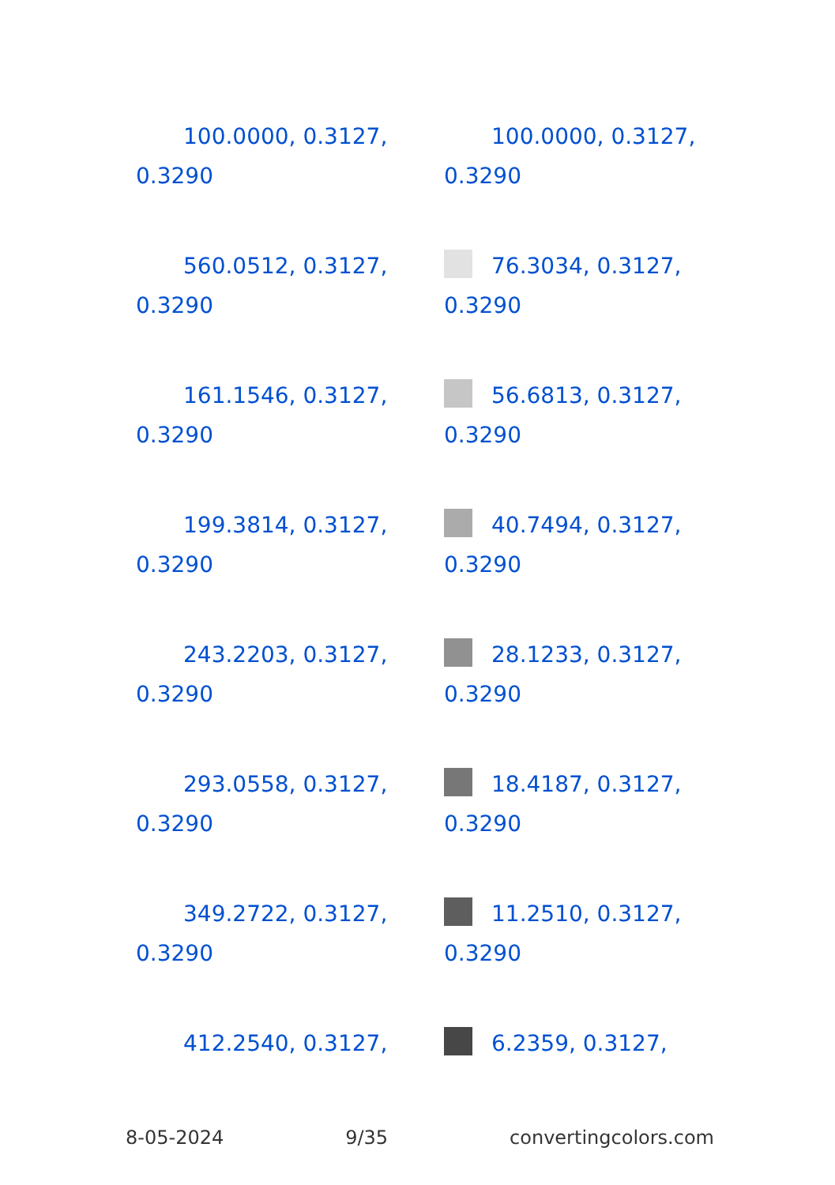100.0000, 0.3127, 0.3290
100.0000, 0.3127, 0.3290
560.0512, 0.3127, 0.3290
76.3034, 0.3127, 0.3290
161.1546, 0.3127, 0.3290
56.6813, 0.3127, 0.3290
199.3814, 0.3127, 0.3290
40.7494, 0.3127, 0.3290
243.2203, 0.3127, 0.3290
28.1233, 0.3127, 0.3290
293.0558, 0.3127, 0.3290
18.4187, 0.3127, 0.3290
349.2722, 0.3127, 0.3290
11.2510, 0.3127, 0.3290
412.2540, 0.3127,
6.2359, 0.3127,
8-05-2024 9/35 convertingcolors.com